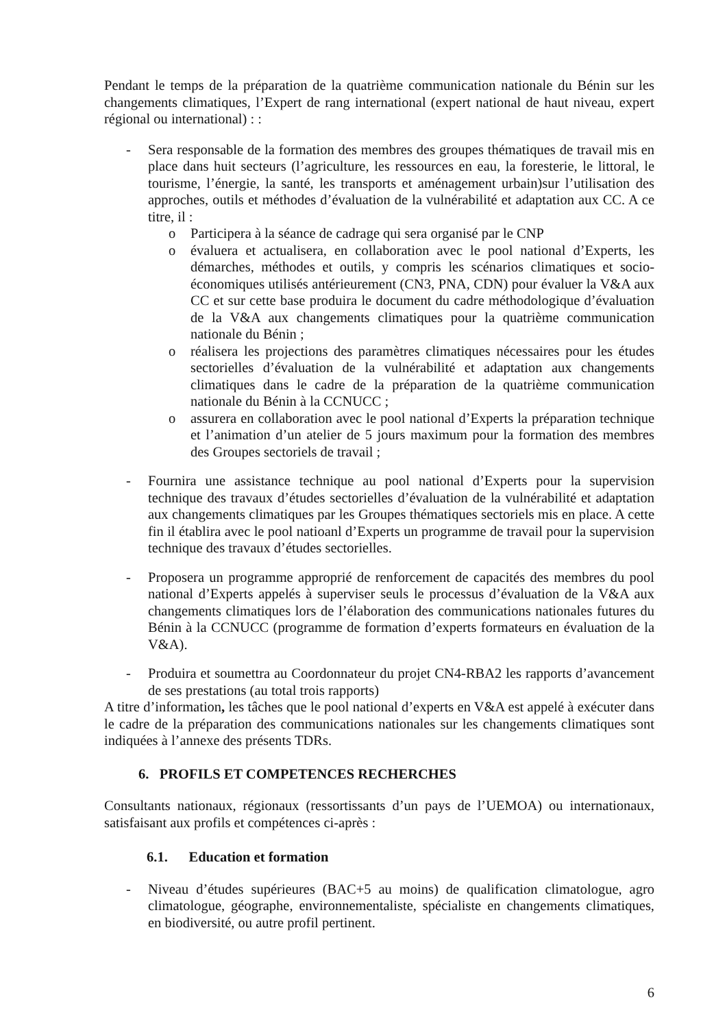Pendant le temps de la préparation de la quatrième communication nationale du Bénin sur les changements climatiques, l’Expert de rang international (expert national de haut niveau, expert régional ou international) : :
- Sera responsable de la formation des membres des groupes thématiques de travail mis en place dans huit secteurs (l’agriculture, les ressources en eau, la foresterie, le littoral, le tourisme, l’énergie, la santé, les transports et aménagement urbain)sur l’utilisation des approches, outils et méthodes d’évaluation de la vulnérabilité et adaptation aux CC. A ce titre, il :
o Participera à la séance de cadrage qui sera organisé par le CNP
o évaluera et actualisera, en collaboration avec le pool national d’Experts, les démarches, méthodes et outils, y compris les scénarios climatiques et socio-économiques utilisés antérieurement (CN3, PNA, CDN) pour évaluer la V&A aux CC et sur cette base produira le document du cadre méthodologique d’évaluation de la V&A aux changements climatiques pour la quatrième communication nationale du Bénin ;
o réalisera les projections des paramètres climatiques nécessaires pour les études sectorielles d’évaluation de la vulnérabilité et adaptation aux changements climatiques dans le cadre de la préparation de la quatrième communication nationale du Bénin à la CCNUCC ;
o assurera en collaboration avec le pool national d’Experts la préparation technique et l’animation d’un atelier de 5 jours maximum pour la formation des membres des Groupes sectoriels de travail ;
- Fournira une assistance technique au pool national d’Experts pour la supervision technique des travaux d’études sectorielles d’évaluation de la vulnérabilité et adaptation aux changements climatiques par les Groupes thématiques sectoriels mis en place. A cette fin il établira avec le pool natioanl d’Experts un programme de travail pour la supervision technique des travaux d’études sectorielles.
- Proposera un programme approprié de renforcement de capacités des membres du pool national d’Experts appelés à superviser seuls le processus d’évaluation de la V&A aux changements climatiques lors de l’élaboration des communications nationales futures du Bénin à la CCNUCC (programme de formation d’experts formateurs en évaluation de la V&A).
- Produira et soumettra au Coordonnateur du projet CN4-RBA2 les rapports d’avancement de ses prestations (au total trois rapports)
A titre d’information, les tâches que le pool national d’experts en V&A est appelé à exécuter dans le cadre de la préparation des communications nationales sur les changements climatiques sont indiquées à l’annexe des présents TDRs.
6. PROFILS ET COMPETENCES RECHERCHES
Consultants nationaux, régionaux (ressortissants d’un pays de l’UEMOA) ou internationaux, satisfaisant aux profils et compétences ci-après :
6.1. Education et formation
- Niveau d’études supérieures (BAC+5 au moins) de qualification climatologue, agro climatologue, géographe, environnementaliste, spécialiste en changements climatiques, en biodiversité, ou autre profil pertinent.
6